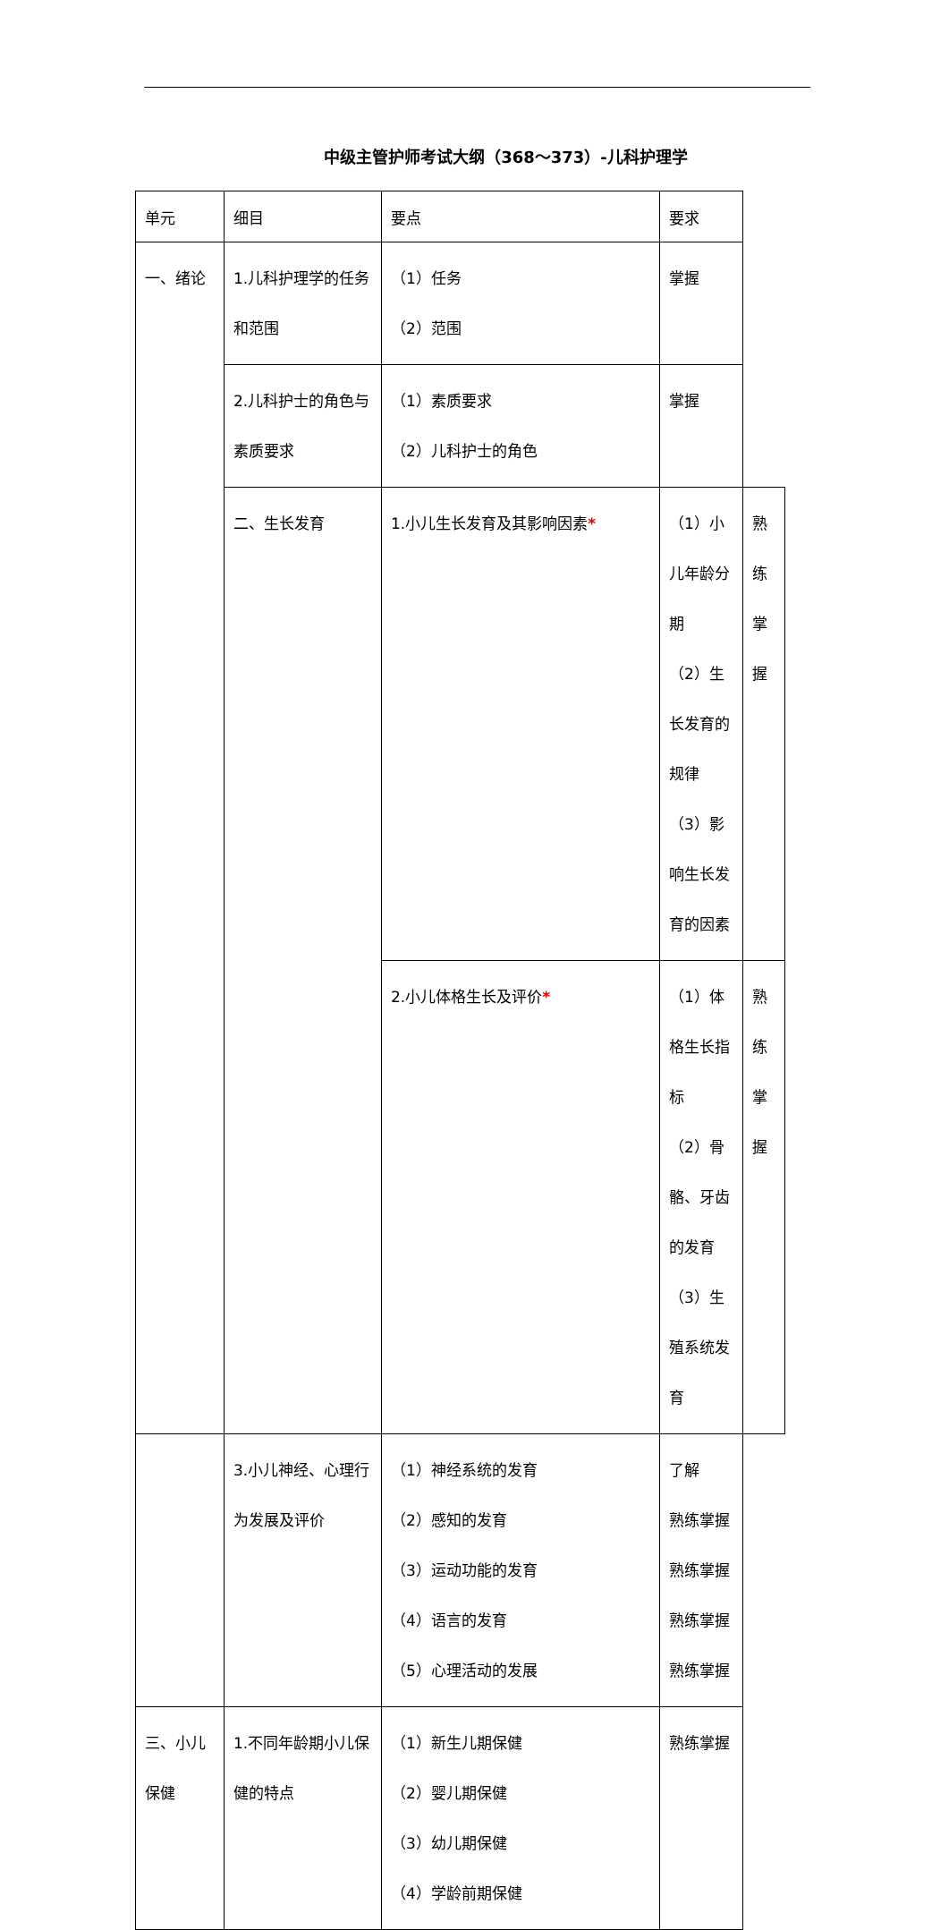中级主管护师考试大纲（368～373）-儿科护理学
| 单元 | 细目 | 要点 | 要求 | |
| 一、绪论 | 1.儿科护理学的任务和范围 | （1）任务 （2）范围 | 掌握 | |
| | 2.儿科护士的角色与素质要求 | （1）素质要求 （2）儿科护士的角色 | 掌握 | |
| | 二、生长发育 | 1.小儿生长发育及其影响因素 * | （1）小儿年龄分期 （2）生长发育的规律 （3）影响生长发育的因素 | 熟练掌握 |
| | | 2.小儿体格生长及评价 * | （1）体格生长指标 （2）骨骼、牙齿的发育 （3）生殖系统发育 | 熟练掌握 |
| | 3.小儿神经、心理行为发展及评价 | （1）神经系统的发育 （2）感知的发育 （3）运动功能的发育 （4）语言的发育 （5）心理活动的发展 | 了解 熟练掌握 熟练掌握 熟练掌握 熟练掌握 | |
| 三、小儿保健 | 1.不同年龄期小儿保健的特点 | （1）新生儿期保健 （2）婴儿期保健 （3）幼儿期保健 （4）学龄前期保健 | 熟练掌握 | |